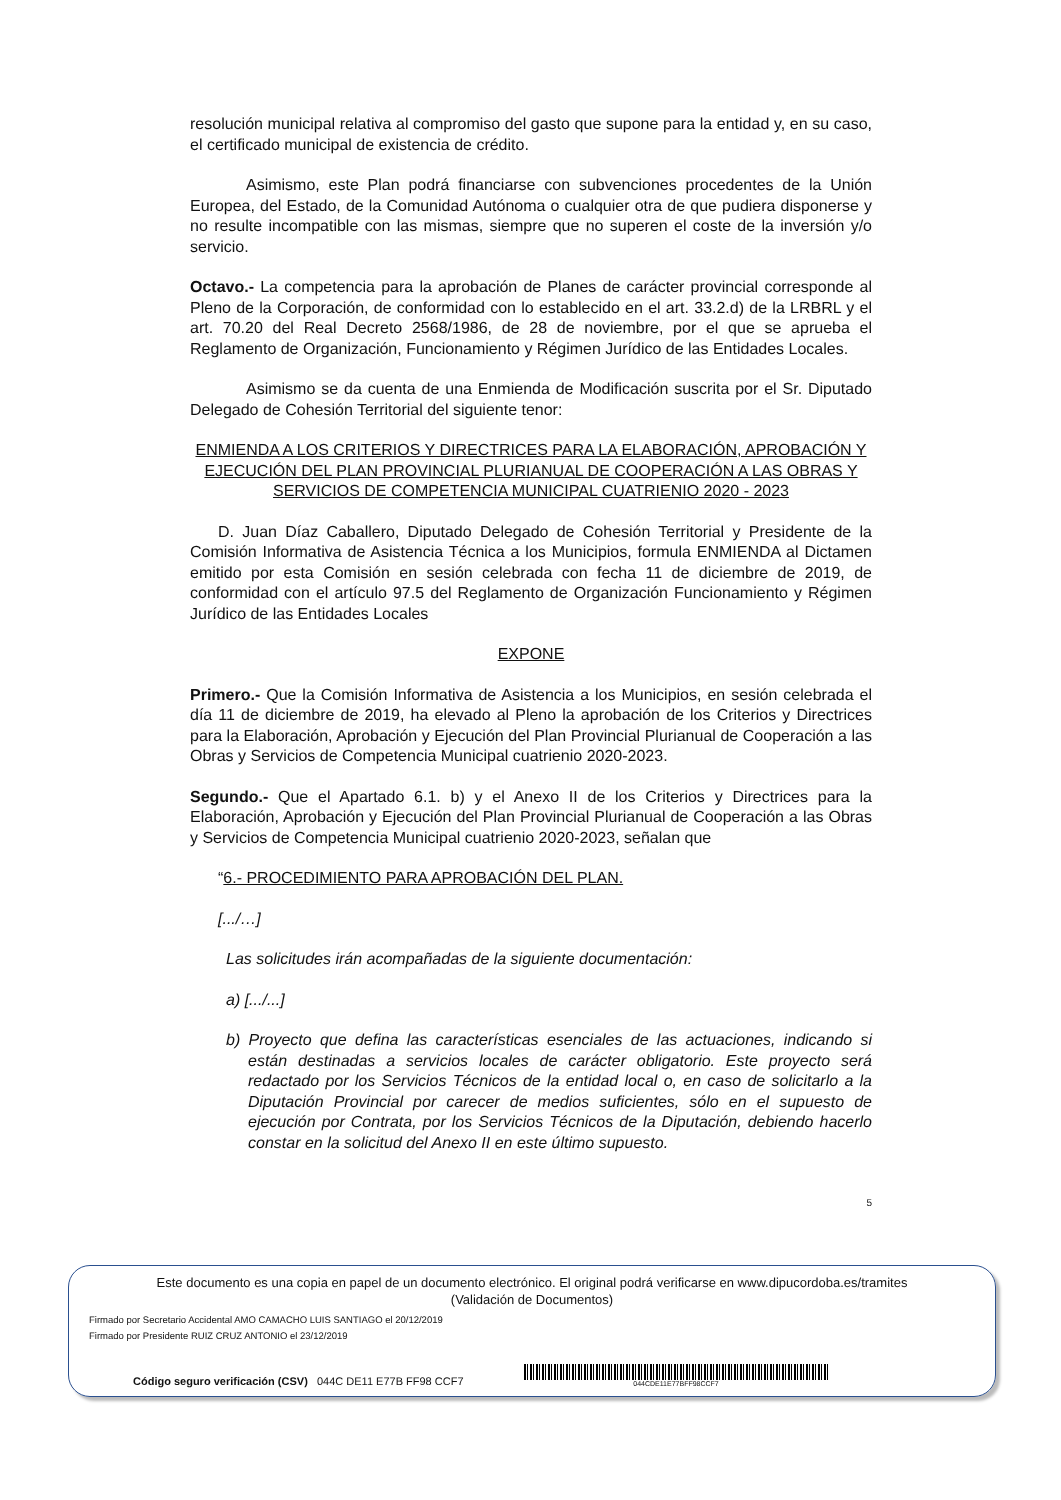resolución municipal relativa al compromiso del gasto que supone para la entidad y, en su caso, el certificado municipal de existencia de crédito.
Asimismo, este Plan podrá financiarse con subvenciones procedentes de la Unión Europea, del Estado, de la Comunidad Autónoma o cualquier otra de que pudiera disponerse y no resulte incompatible con las mismas, siempre que no superen el coste de la inversión y/o servicio.
Octavo.- La competencia para la aprobación de Planes de carácter provincial corresponde al Pleno de la Corporación, de conformidad con lo establecido en el art. 33.2.d) de la LRBRL y el art. 70.20 del Real Decreto 2568/1986, de 28 de noviembre, por el que se aprueba el Reglamento de Organización, Funcionamiento y Régimen Jurídico de las Entidades Locales.
Asimismo se da cuenta de una Enmienda de Modificación suscrita por el Sr. Diputado Delegado de Cohesión Territorial del siguiente tenor:
ENMIENDA A LOS CRITERIOS Y DIRECTRICES PARA LA ELABORACIÓN, APROBACIÓN Y EJECUCIÓN DEL PLAN PROVINCIAL PLURIANUAL DE COOPERACIÓN A LAS OBRAS Y SERVICIOS DE COMPETENCIA MUNICIPAL CUATRIENIO 2020 - 2023
D. Juan Díaz Caballero, Diputado Delegado de Cohesión Territorial y Presidente de la Comisión Informativa de Asistencia Técnica a los Municipios, formula ENMIENDA al Dictamen emitido por esta Comisión en sesión celebrada con fecha 11 de diciembre de 2019, de conformidad con el artículo 97.5 del Reglamento de Organización Funcionamiento y Régimen Jurídico de las Entidades Locales
EXPONE
Primero.- Que la Comisión Informativa de Asistencia a los Municipios, en sesión celebrada el día 11 de diciembre de 2019, ha elevado al Pleno la aprobación de los Criterios y Directrices para la Elaboración, Aprobación y Ejecución del Plan Provincial Plurianual de Cooperación a las Obras y Servicios de Competencia Municipal cuatrienio 2020-2023.
Segundo.- Que el Apartado 6.1. b) y el Anexo II de los Criterios y Directrices para la Elaboración, Aprobación y Ejecución del Plan Provincial Plurianual de Cooperación a las Obras y Servicios de Competencia Municipal cuatrienio 2020-2023, señalan que
“6.- PROCEDIMIENTO PARA APROBACIÓN DEL PLAN.
[.../…]
Las solicitudes irán acompañadas de la siguiente documentación:
a) [.../...]
b) Proyecto que defina las características esenciales de las actuaciones, indicando si están destinadas a servicios locales de carácter obligatorio. Este proyecto será redactado por los Servicios Técnicos de la entidad local o, en caso de solicitarlo a la Diputación Provincial por carecer de medios suficientes, sólo en el supuesto de ejecución por Contrata, por los Servicios Técnicos de la Diputación, debiendo hacerlo constar en la solicitud del Anexo II en este último supuesto.
5
Este documento es una copia en papel de un documento electrónico. El original podrá verificarse en www.dipucordoba.es/tramites
(Validación de Documentos)
Firmado por Secretario Accidental AMO CAMACHO LUIS SANTIAGO el 20/12/2019
Firmado por Presidente RUIZ CRUZ ANTONIO el 23/12/2019
Código seguro verificación (CSV) 044C DE11 E77B FF98 CCF7
044CDE11E77BFF98CCF7